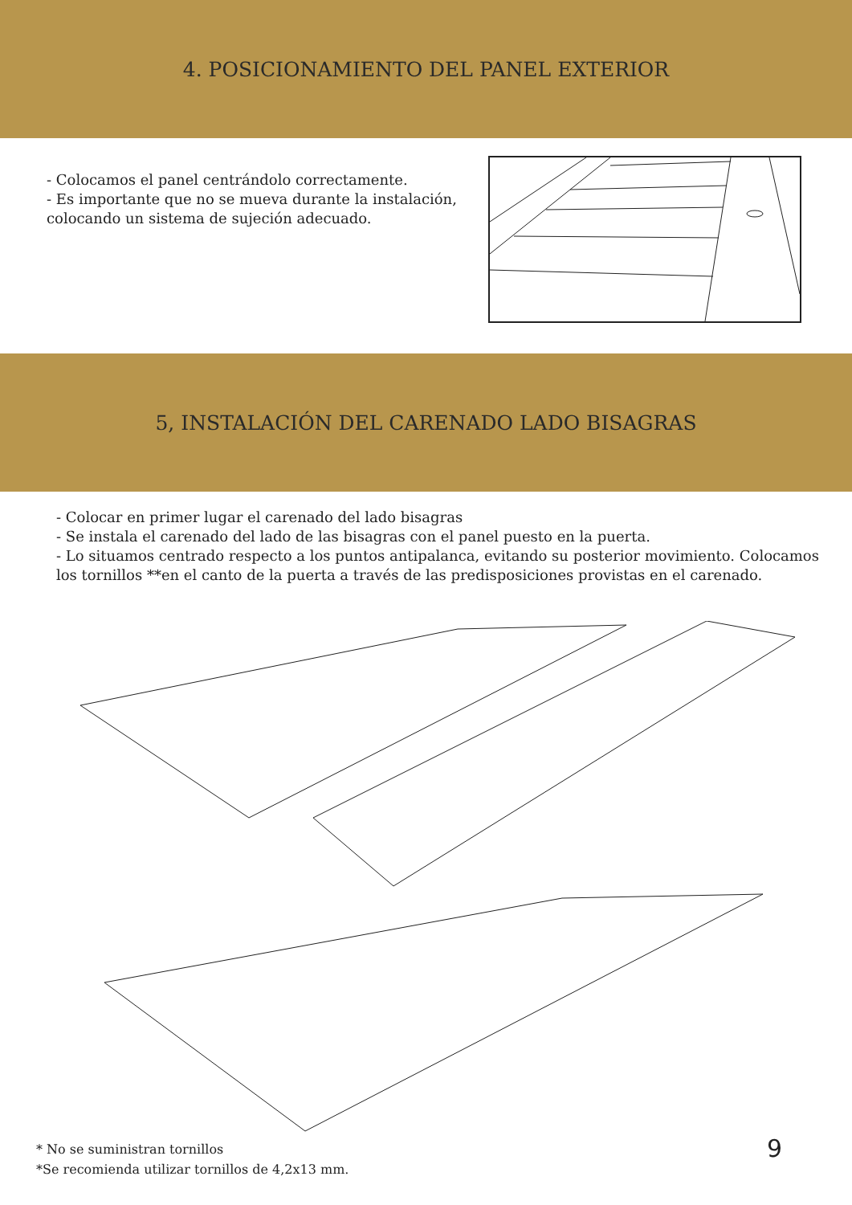4. POSICIONAMIENTO DEL PANEL EXTERIOR
- Colocamos el panel centrándolo correctamente.
- Es importante que no se mueva durante la instalación, colocando un sistema de sujeción adecuado.
5, INSTALACIÓN DEL CARENADO LADO BISAGRAS
- Colocar en primer lugar el carenado del lado bisagras
- Se instala el carenado del lado de las bisagras con el panel puesto en la puerta.
- Lo situamos centrado respecto a los puntos antipalanca, evitando su posterior movimiento. Colocamos los tornillos **en el canto de la puerta a través de las predisposiciones provistas en el carenado.
* No se suministran tornillos
*Se recomienda utilizar tornillos de 4,2x13 mm.
9